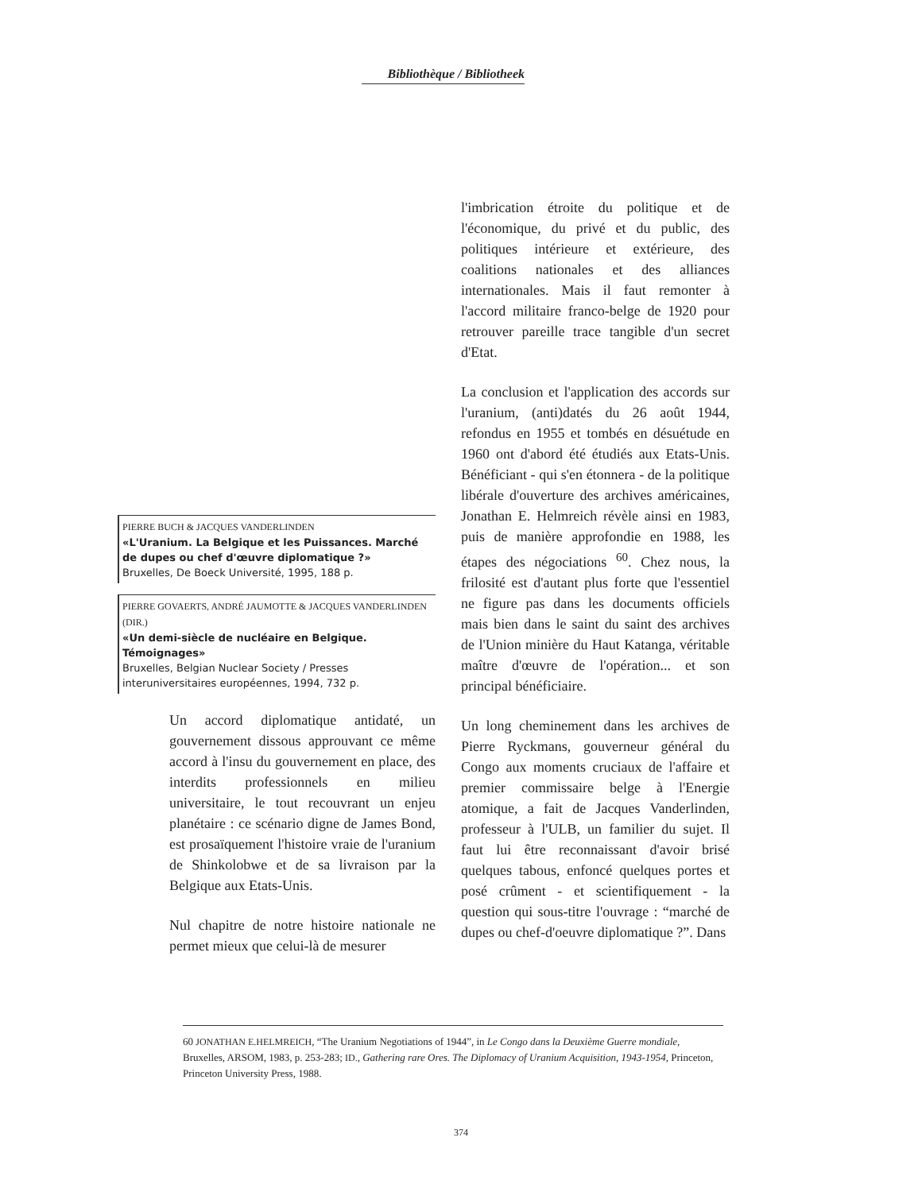Bibliothèque / Bibliotheek
PIERRE BUCH & JACQUES VANDERLINDEN
«L'Uranium. La Belgique et les Puissances. Marché de dupes ou chef d'œuvre diplomatique ?»
Bruxelles, De Boeck Université, 1995, 188 p.
PIERRE GOVAERTS, ANDRÉ JAUMOTTE & JACQUES VANDERLINDEN (DIR.)
«Un demi-siècle de nucléaire en Belgique. Témoignages»
Bruxelles, Belgian Nuclear Society / Presses interuniversitaires européennes, 1994, 732 p.
Un accord diplomatique antidaté, un gouvernement dissous approuvant ce même accord à l'insu du gouvernement en place, des interdits professionnels en milieu universitaire, le tout recouvrant un enjeu planétaire : ce scénario digne de James Bond, est prosaïquement l'histoire vraie de l'uranium de Shinkolobwe et de sa livraison par la Belgique aux Etats-Unis.
Nul chapitre de notre histoire nationale ne permet mieux que celui-là de mesurer
l'imbrication étroite du politique et de l'économique, du privé et du public, des politiques intérieure et extérieure, des coalitions nationales et des alliances internationales. Mais il faut remonter à l'accord militaire franco-belge de 1920 pour retrouver pareille trace tangible d'un secret d'Etat.
La conclusion et l'application des accords sur l'uranium, (anti)datés du 26 août 1944, refondus en 1955 et tombés en désuétude en 1960 ont d'abord été étudiés aux Etats-Unis. Bénéficiant - qui s'en étonnera - de la politique libérale d'ouverture des archives américaines, Jonathan E. Helmreich révèle ainsi en 1983, puis de manière approfondie en 1988, les étapes des négociations <sup>60</sup>. Chez nous, la frilosité est d'autant plus forte que l'essentiel ne figure pas dans les documents officiels mais bien dans le saint du saint des archives de l'Union minière du Haut Katanga, véritable maître d'œuvre de l'opération... et son principal bénéficiaire.
Un long cheminement dans les archives de Pierre Ryckmans, gouverneur général du Congo aux moments cruciaux de l'affaire et premier commissaire belge à l'Energie atomique, a fait de Jacques Vanderlinden, professeur à l'ULB, un familier du sujet. Il faut lui être reconnaissant d'avoir brisé quelques tabous, enfoncé quelques portes et posé crûment - et scientifiquement - la question qui sous-titre l'ouvrage : “marché de dupes ou chef-d'oeuvre diplomatique ?”. Dans
60 JONATHAN E.HELMREICH, “The Uranium Negotiations of 1944”, in Le Congo dans la Deuxième Guerre mondiale, Bruxelles, ARSOM, 1983, p. 253-283; ID., Gathering rare Ores. The Diplomacy of Uranium Acquisition, 1943-1954, Princeton, Princeton University Press, 1988.
374